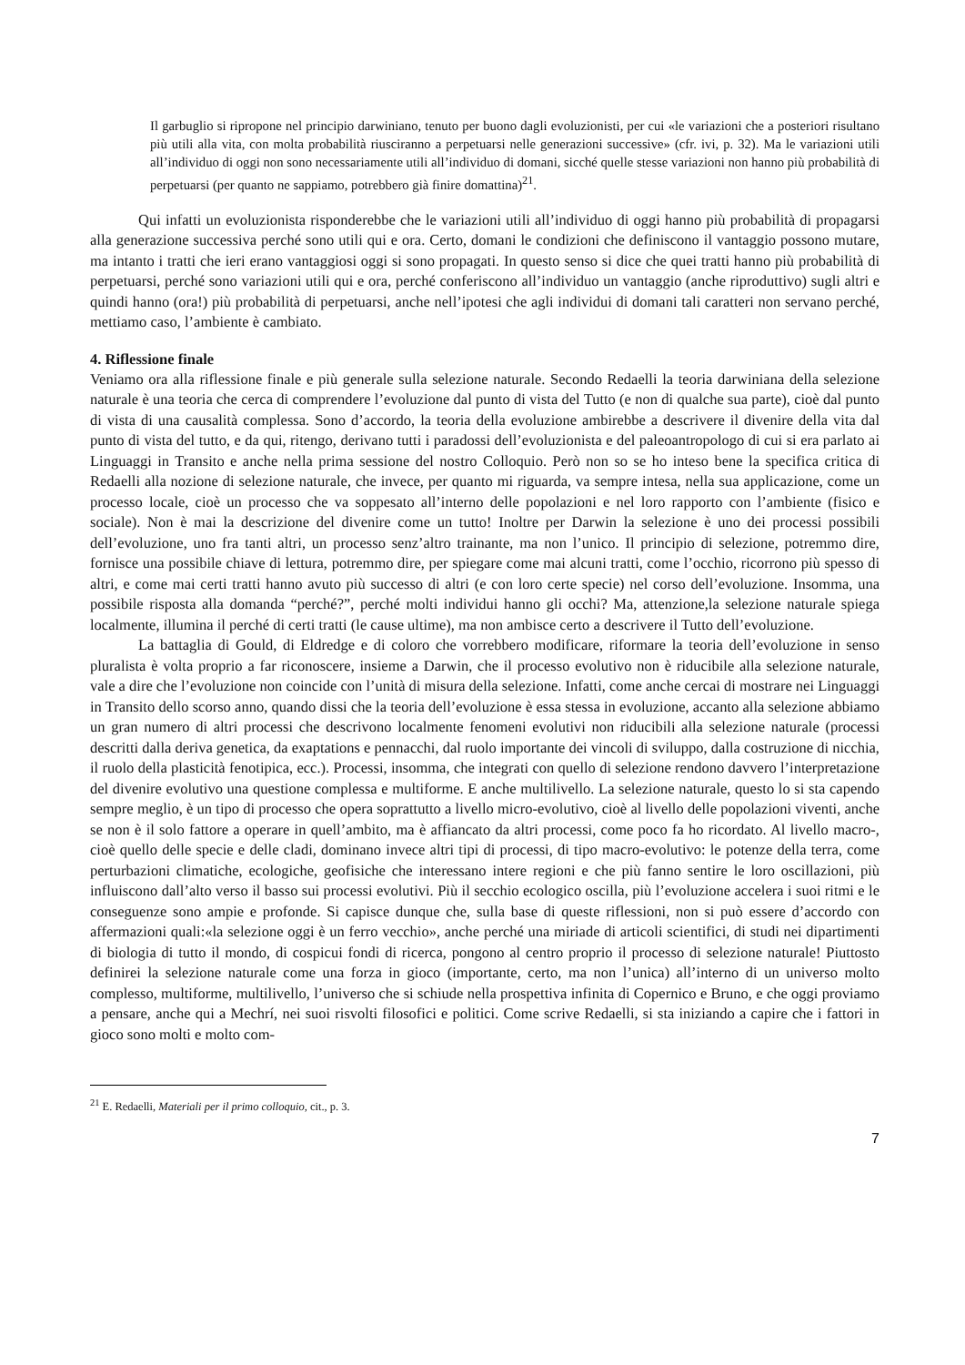Il garbuglio si ripropone nel principio darwiniano, tenuto per buono dagli evoluzionisti, per cui «le variazioni che a posteriori risultano più utili alla vita, con molta probabilità riusciranno a perpetuarsi nelle generazioni successive» (cfr. ivi, p. 32). Ma le variazioni utili all’individuo di oggi non sono necessariamente utili all’individuo di domani, sicché quelle stesse variazioni non hanno più probabilità di perpetuarsi (per quanto ne sappiamo, potrebbero già finire domattina)<sup>21</sup>.
Qui infatti un evoluzionista risponderebbe che le variazioni utili all’individuo di oggi hanno più probabilità di propagarsi alla generazione successiva perché sono utili qui e ora. Certo, domani le condizioni che definiscono il vantaggio possono mutare, ma intanto i tratti che ieri erano vantaggiosi oggi si sono propagati. In questo senso si dice che quei tratti hanno più probabilità di perpetuarsi, perché sono variazioni utili qui e ora, perché conferiscono all’individuo un vantaggio (anche riproduttivo) sugli altri e quindi hanno (ora!) più probabilità di perpetuarsi, anche nell’ipotesi che agli individui di domani tali caratteri non servano perché, mettiamo caso, l’ambiente è cambiato.
4. Riflessione finale
Veniamo ora alla riflessione finale e più generale sulla selezione naturale. Secondo Redaelli la teoria darwiniana della selezione naturale è una teoria che cerca di comprendere l’evoluzione dal punto di vista del Tutto (e non di qualche sua parte), cioè dal punto di vista di una causalità complessa. Sono d’accordo, la teoria della evoluzione ambirebbe a descrivere il divenire della vita dal punto di vista del tutto, e da qui, ritengo, derivano tutti i paradossi dell’evoluzionista e del paleoantropologo di cui si era parlato ai Linguaggi in Transito e anche nella prima sessione del nostro Colloquio. Però non so se ho inteso bene la specifica critica di Redaelli alla nozione di selezione naturale, che invece, per quanto mi riguarda, va sempre intesa, nella sua applicazione, come un processo locale, cioè un processo che va soppesato all’interno delle popolazioni e nel loro rapporto con l’ambiente (fisico e sociale). Non è mai la descrizione del divenire come un tutto! Inoltre per Darwin la selezione è uno dei processi possibili dell’evoluzione, uno fra tanti altri, un processo senz’altro trainante, ma non l’unico. Il principio di selezione, potremmo dire, fornisce una possibile chiave di lettura, potremmo dire, per spiegare come mai alcuni tratti, come l’occhio, ricorrono più spesso di altri, e come mai certi tratti hanno avuto più successo di altri (e con loro certe specie) nel corso dell’evoluzione. Insomma, una possibile risposta alla domanda “perché?”, perché molti individui hanno gli occhi? Ma, attenzione,la selezione naturale spiega localmente, illumina il perché di certi tratti (le cause ultime), ma non ambisce certo a descrivere il Tutto dell’evoluzione.
La battaglia di Gould, di Eldredge e di coloro che vorrebbero modificare, riformare la teoria dell’evoluzione in senso pluralista è volta proprio a far riconoscere, insieme a Darwin, che il processo evolutivo non è riducibile alla selezione naturale, vale a dire che l’evoluzione non coincide con l’unità di misura della selezione. Infatti, come anche cercai di mostrare nei Linguaggi in Transito dello scorso anno, quando dissi che la teoria dell’evoluzione è essa stessa in evoluzione, accanto alla selezione abbiamo un gran numero di altri processi che descrivono localmente fenomeni evolutivi non riducibili alla selezione naturale (processi descritti dalla deriva genetica, da exaptations e pennacchi, dal ruolo importante dei vincoli di sviluppo, dalla costruzione di nicchia, il ruolo della plasticità fenotipica, ecc.). Processi, insomma, che integrati con quello di selezione rendono davvero l’interpretazione del divenire evolutivo una questione complessa e multiforme. E anche multilivello. La selezione naturale, questo lo si sta capendo sempre meglio, è un tipo di processo che opera soprattutto a livello micro-evolutivo, cioè al livello delle popolazioni viventi, anche se non è il solo fattore a operare in quell’ambito, ma è affiancato da altri processi, come poco fa ho ricordato. Al livello macro-, cioè quello delle specie e delle cladi, dominano invece altri tipi di processi, di tipo macro-evolutivo: le potenze della terra, come perturbazioni climatiche, ecologiche, geofisiche che interessano intere regioni e che più fanno sentire le loro oscillazioni, più influiscono dall’alto verso il basso sui processi evolutivi. Più il secchio ecologico oscilla, più l’evoluzione accelera i suoi ritmi e le conseguenze sono ampie e profonde. Si capisce dunque che, sulla base di queste riflessioni, non si può essere d’accordo con affermazioni quali:«la selezione oggi è un ferro vecchio», anche perché una miriade di articoli scientifici, di studi nei dipartimenti di biologia di tutto il mondo, di cospicui fondi di ricerca, pongono al centro proprio il processo di selezione naturale! Piuttosto definirei la selezione naturale come una forza in gioco (importante, certo, ma non l’unica) all’interno di un universo molto complesso, multiforme, multilivello, l’universo che si schiude nella prospettiva infinita di Copernico e Bruno, e che oggi proviamo a pensare, anche qui a Mechrí, nei suoi risvolti filosofici e politici. Come scrive Redaelli, si sta iniziando a capire che i fattori in gioco sono molti e molto com-
<sup>21</sup> E. Redaelli, Materiali per il primo colloquio, cit., p. 3.
7